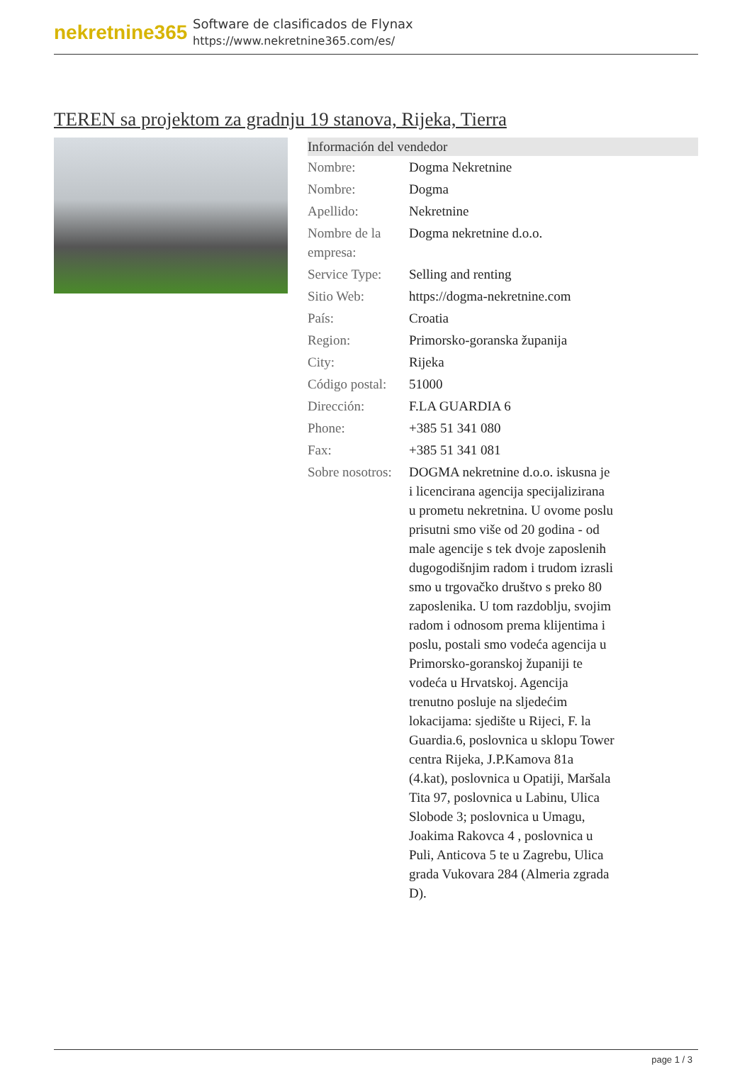nekretnine365
Software de clasificados de Flynax
https://www.nekretnine365.com/es/
TEREN sa projektom za gradnju 19 stanova, Rijeka, Tierra
| Información del vendedor | | |
| --- | --- | --- |
| Nombre: | Dogma Nekretnine | |
| Nombre: | Dogma | |
| Apellido: | Nekretnine | |
| Nombre de la empresa: | Dogma nekretnine d.o.o. | |
| Service Type: | Selling and renting | |
| Sitio Web: | https://dogma-nekretnine.com | |
| País: | Croatia | |
| Region: | Primorsko-goranska županija | |
| City: | Rijeka | |
| Código postal: | 51000 | |
| Dirección: | F.LA GUARDIA 6 | |
| Phone: | +385 51 341 080 | |
| Fax: | +385 51 341 081 | |
| Sobre nosotros: | DOGMA nekretnine d.o.o. iskusna je i licencirana agencija specijalizirana u prometu nekretnina. U ovome poslu prisutni smo više od 20 godina - od male agencije s tek dvoje zaposlenih dugogodišnjim radom i trudom izrasli smo u trgovačko društvo s preko 80 zaposlenika. U tom razdoblju, svojim radom i odnosom prema klijentima i poslu, postali smo vodeća agencija u Primorsko-goranskoj županiji te vodeća u Hrvatskoj. Agencija trenutno posluje na sljedećim lokacijama: sjedište u Rijeci, F. la Guardia.6, poslovnica u sklopu Tower centra Rijeka, J.P.Kamova 81a (4.kat), poslovnica u Opatiji, Maršala Tita 97, poslovnica u Labinu, Ulica Slobode 3; poslovnica u Umagu, Joakima Rakovca 4 , poslovnica u Puli, Anticova 5 te u Zagrebu, Ulica grada Vukovara 284 (Almeria zgrada D). | |
page 1 / 3